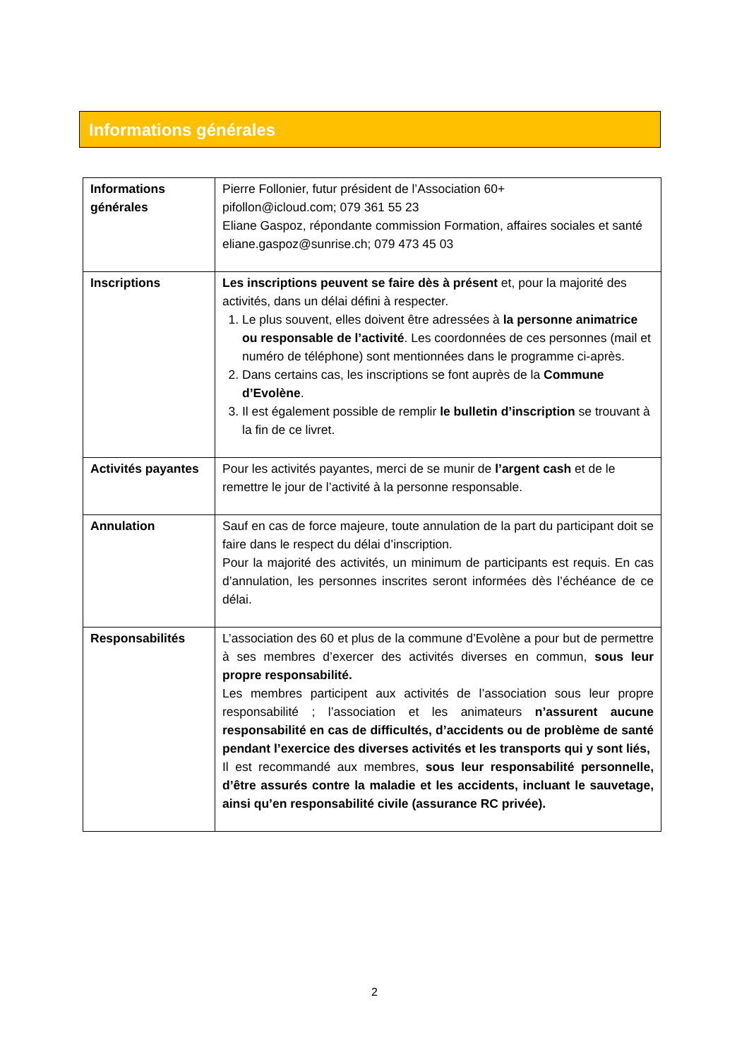Informations générales
| Informations générales | Pierre Follonier, futur président de l’Association 60+ pifollon@icloud.com; 079 361 55 23 Eliane Gaspoz, répondante commission Formation, affaires sociales et santé eliane.gaspoz@sunrise.ch; 079 473 45 03 |
| Inscriptions | Les inscriptions peuvent se faire dès à présent et, pour la majorité des activités, dans un délai défini à respecter. 1. Le plus souvent, elles doivent être adressées à la personne animatrice ou responsable de l’activité . Les coordonnées de ces personnes (mail et numéro de téléphone) sont mentionnées dans le programme ci-après. 2. Dans certains cas, les inscriptions se font auprès de la Commune d’Evolène . 3. Il est également possible de remplir le bulletin d’inscription se trouvant à la fin de ce livret. |
| Activités payantes | Pour les activités payantes, merci de se munir de l’argent cash et de le remettre le jour de l’activité à la personne responsable. |
| Annulation | Sauf en cas de force majeure, toute annulation de la part du participant doit se faire dans le respect du délai d’inscription. Pour la majorité des activités, un minimum de participants est requis. En cas d’annulation, les personnes inscrites seront informées dès l’échéance de ce délai. |
| Responsabilités | L’association des 60 et plus de la commune d’Evolène a pour but de permettre à ses membres d’exercer des activités diverses en commun, sous leur propre responsabilité. Les membres participent aux activités de l’association sous leur propre responsabilité ; l’association et les animateurs n’assurent aucune responsabilité en cas de difficultés, d’accidents ou de problème de santé pendant l’exercice des diverses activités et les transports qui y sont liés, Il est recommandé aux membres, sous leur responsabilité personnelle, d’être assurés contre la maladie et les accidents, incluant le sauvetage, ainsi qu’en responsabilité civile (assurance RC privée). |
2